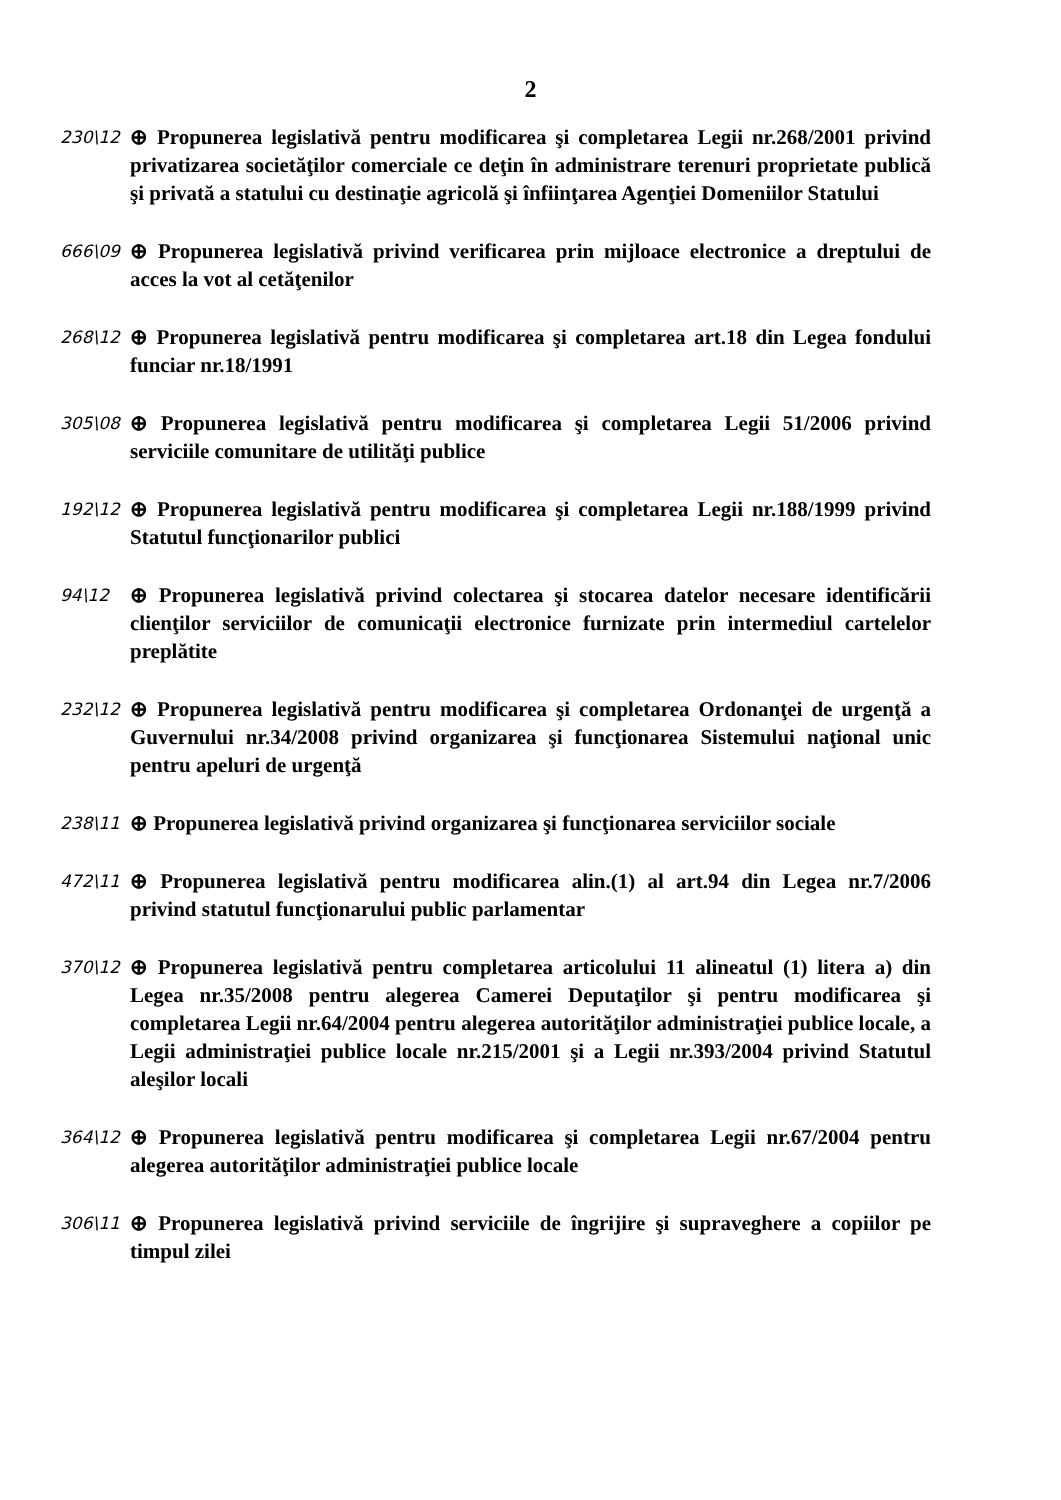2
230\12
⊕ Propunerea legislativă pentru modificarea şi completarea Legii nr.268/2001 privind privatizarea societăţilor comerciale ce deţin în administrare terenuri proprietate publică şi privată a statului cu destinaţie agricolă şi înfiinţarea Agenţiei Domeniilor Statului
666\09
⊕ Propunerea legislativă privind verificarea prin mijloace electronice a dreptului de acces la vot al cetăţenilor
268\12
⊕ Propunerea legislativă pentru modificarea şi completarea art.18 din Legea fondului funciar nr.18/1991
305\08
⊕ Propunerea legislativă pentru modificarea şi completarea Legii 51/2006 privind serviciile comunitare de utilităţi publice
192\12
⊕ Propunerea legislativă pentru modificarea şi completarea Legii nr.188/1999 privind Statutul funcţionarilor publici
94\12
⊕ Propunerea legislativă privind colectarea şi stocarea datelor necesare identificării clienţilor serviciilor de comunicaţii electronice furnizate prin intermediul cartelelor preplătite
232\12
⊕ Propunerea legislativă pentru modificarea şi completarea Ordonanţei de urgenţă a Guvernului nr.34/2008 privind organizarea şi funcţionarea Sistemului naţional unic pentru apeluri de urgenţă
238\11
⊕ Propunerea legislativă privind organizarea şi funcţionarea serviciilor sociale
472\11
⊕ Propunerea legislativă pentru modificarea alin.(1) al art.94 din Legea nr.7/2006 privind statutul funcţionarului public parlamentar
370\12
⊕ Propunerea legislativă pentru completarea articolului 11 alineatul (1) litera a) din Legea nr.35/2008 pentru alegerea Camerei Deputaţilor şi pentru modificarea şi completarea Legii nr.64/2004 pentru alegerea autorităţilor administraţiei publice locale, a Legii administraţiei publice locale nr.215/2001 şi a Legii nr.393/2004 privind Statutul aleşilor locali
364\12
⊕ Propunerea legislativă pentru modificarea şi completarea Legii nr.67/2004 pentru alegerea autorităţilor administraţiei publice locale
306\11
⊕ Propunerea legislativă privind serviciile de îngrijire şi supraveghere a copiilor pe timpul zilei